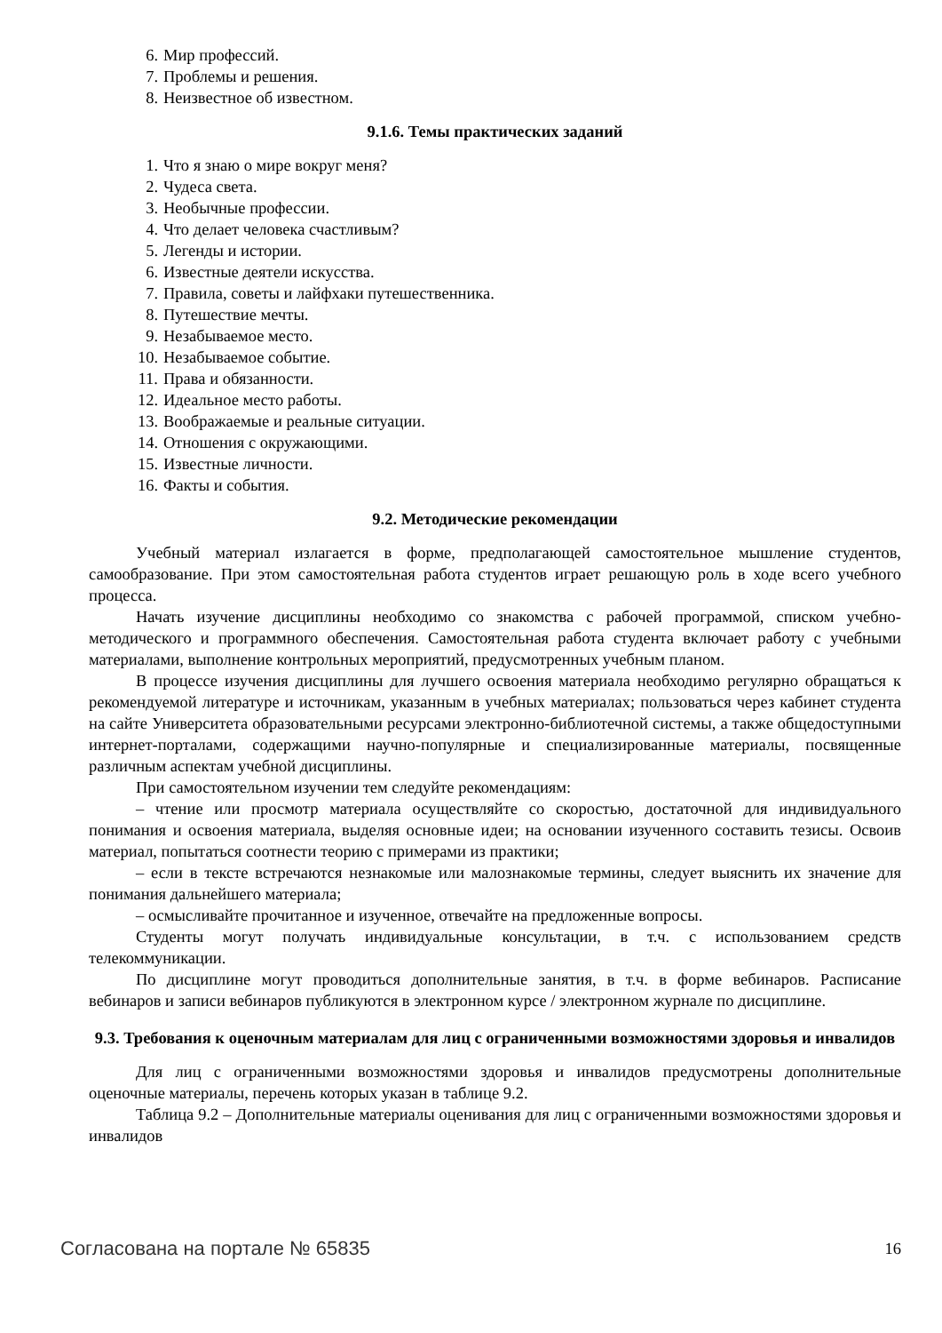6. Мир профессий.
7. Проблемы и решения.
8. Неизвестное об известном.
9.1.6. Темы практических заданий
1. Что я знаю о мире вокруг меня?
2. Чудеса света.
3. Необычные профессии.
4. Что делает человека счастливым?
5. Легенды и истории.
6. Известные деятели искусства.
7. Правила, советы и лайфхаки путешественника.
8. Путешествие мечты.
9. Незабываемое место.
10. Незабываемое событие.
11. Права и обязанности.
12. Идеальное место работы.
13. Воображаемые и реальные ситуации.
14. Отношения с окружающими.
15. Известные личности.
16. Факты и события.
9.2. Методические рекомендации
Учебный материал излагается в форме, предполагающей самостоятельное мышление студентов, самообразование. При этом самостоятельная работа студентов играет решающую роль в ходе всего учебного процесса.
Начать изучение дисциплины необходимо со знакомства с рабочей программой, списком учебно-методического и программного обеспечения. Самостоятельная работа студента включает работу с учебными материалами, выполнение контрольных мероприятий, предусмотренных учебным планом.
В процессе изучения дисциплины для лучшего освоения материала необходимо регулярно обращаться к рекомендуемой литературе и источникам, указанным в учебных материалах; пользоваться через кабинет студента на сайте Университета образовательными ресурсами электронно-библиотечной системы, а также общедоступными интернет-порталами, содержащими научно-популярные и специализированные материалы, посвященные различным аспектам учебной дисциплины.
При самостоятельном изучении тем следуйте рекомендациям:
– чтение или просмотр материала осуществляйте со скоростью, достаточной для индивидуального понимания и освоения материала, выделяя основные идеи; на основании изученного составить тезисы. Освоив материал, попытаться соотнести теорию с примерами из практики;
– если в тексте встречаются незнакомые или малознакомые термины, следует выяснить их значение для понимания дальнейшего материала;
– осмысливайте прочитанное и изученное, отвечайте на предложенные вопросы.
Студенты могут получать индивидуальные консультации, в т.ч. с использованием средств телекоммуникации.
По дисциплине могут проводиться дополнительные занятия, в т.ч. в форме вебинаров. Расписание вебинаров и записи вебинаров публикуются в электронном курсе / электронном журнале по дисциплине.
9.3. Требования к оценочным материалам для лиц с ограниченными возможностями здоровья и инвалидов
Для лиц с ограниченными возможностями здоровья и инвалидов предусмотрены дополнительные оценочные материалы, перечень которых указан в таблице 9.2.
Таблица 9.2 – Дополнительные материалы оценивания для лиц с ограниченными возможностями здоровья и инвалидов
Согласована на портале № 65835 16